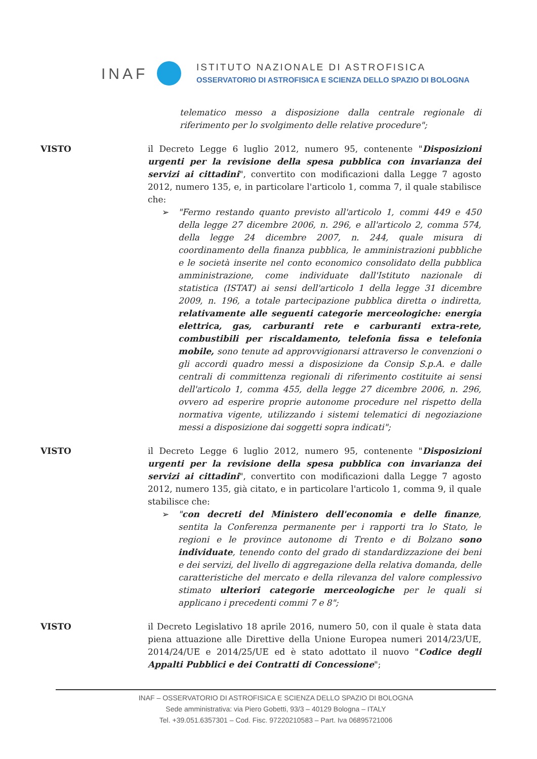INAF
ISTITUTO NAZIONALE DI ASTROFISICA
OSSERVATORIO DI ASTROFISICA E SCIENZA DELLO SPAZIO DI BOLOGNA
telematico messo a disposizione dalla centrale regionale di riferimento per lo svolgimento delle relative procedure";
VISTO il Decreto Legge 6 luglio 2012, numero 95, contenente "Disposizioni urgenti per la revisione della spesa pubblica con invarianza dei servizi ai cittadini", convertito con modificazioni dalla Legge 7 agosto 2012, numero 135, e, in particolare l'articolo 1, comma 7, il quale stabilisce che:
➢ "Fermo restando quanto previsto all'articolo 1, commi 449 e 450 della legge 27 dicembre 2006, n. 296, e all'articolo 2, comma 574, della legge 24 dicembre 2007, n. 244, quale misura di coordinamento della finanza pubblica, le amministrazioni pubbliche e le società inserite nel conto economico consolidato della pubblica amministrazione, come individuate dall'Istituto nazionale di statistica (ISTAT) ai sensi dell'articolo 1 della legge 31 dicembre 2009, n. 196, a totale partecipazione pubblica diretta o indiretta, relativamente alle seguenti categorie merceologiche: energia elettrica, gas, carburanti rete e carburanti extra-rete, combustibili per riscaldamento, telefonia fissa e telefonia mobile, sono tenute ad approvvigionarsi attraverso le convenzioni o gli accordi quadro messi a disposizione da Consip S.p.A. e dalle centrali di committenza regionali di riferimento costituite ai sensi dell'articolo 1, comma 455, della legge 27 dicembre 2006, n. 296, ovvero ad esperire proprie autonome procedure nel rispetto della normativa vigente, utilizzando i sistemi telematici di negoziazione messi a disposizione dai soggetti sopra indicati";
VISTO il Decreto Legge 6 luglio 2012, numero 95, contenente "Disposizioni urgenti per la revisione della spesa pubblica con invarianza dei servizi ai cittadini", convertito con modificazioni dalla Legge 7 agosto 2012, numero 135, già citato, e in particolare l'articolo 1, comma 9, il quale stabilisce che:
➢ "con decreti del Ministero dell'economia e delle finanze, sentita la Conferenza permanente per i rapporti tra lo Stato, le regioni e le province autonome di Trento e di Bolzano sono individuate, tenendo conto del grado di standardizzazione dei beni e dei servizi, del livello di aggregazione della relativa domanda, delle caratteristiche del mercato e della rilevanza del valore complessivo stimato ulteriori categorie merceologiche per le quali si applicano i precedenti commi 7 e 8";
VISTO il Decreto Legislativo 18 aprile 2016, numero 50, con il quale è stata data piena attuazione alle Direttive della Unione Europea numeri 2014/23/UE, 2014/24/UE e 2014/25/UE ed è stato adottato il nuovo "Codice degli Appalti Pubblici e dei Contratti di Concessione";
INAF – OSSERVATORIO DI ASTROFISICA E SCIENZA DELLO SPAZIO DI BOLOGNA
Sede amministrativa: via Piero Gobetti, 93/3 – 40129 Bologna – ITALY
Tel. +39.051.6357301 – Cod. Fisc. 97220210583 – Part. Iva 06895721006